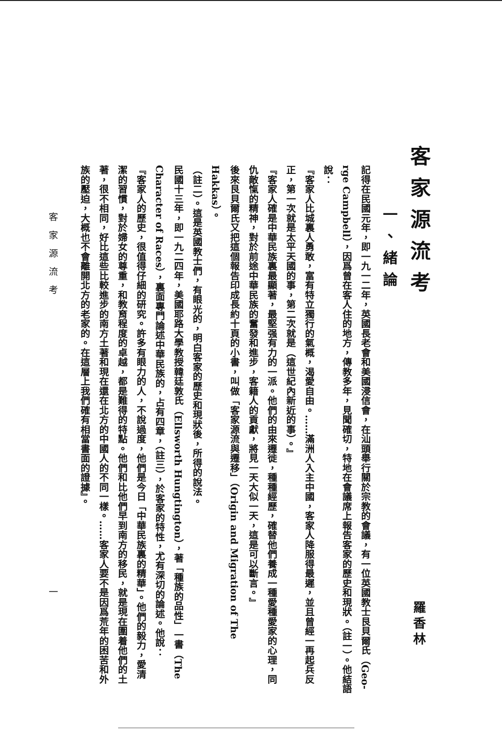客家源流考
羅香林
一、緒論
記得在民國元年，即一九一二年，英國長老會和美國浸信會，在汕頭舉行關於宗教的會議，有一位英國教士艮貝爾氏（Geo-
rge Campbell），因爲曾在客人住的地方，傳教多年，見聞確切，特地在會議席上報告客家的歷史和現狀。（註一）。他結語說：
『客家人比城裏人勇敢，富有特立獨行的氣概，渴愛自由。……滿洲人入主中國，客家人降服得最遲，並且曾經一再起兵反
正，第一次就是太平天國的事，第二次就是（這世紀內新近的事）。』
『客家人確是中華民族裏最顯著，最堅强有力的一派。他們的由來遷徙，種種經歷，確替他們養成一種愛種愛家的心理，同
仇敵愾的精神，對於前途中華民族的奮發和進步，客籍人的貢獻，將見一天大似一天，這是可以斷言。』
後來艮貝爾氏又把這個報告印成長約十頁的小書，叫做「客家源流與遷移」（Origin and Migration of The Hakkas）。
（註二）。這是英國教士們，有眼光的，明白客家的歷史和現狀後，所得的說法。
民國十三年，即一九二四年，美國耶路大學教授韓廷敦氏（Ellsworth Hungtington），著「種族的品性」一書（The
Character of Races），裏面專門論述中華民族的，占有四章，（註三），於客家的特性，尤有深切的論述。他說：
『客家人的歷史，很值得仔細的研究。許多有眼力的人，不說過度，他們是今日「中華民族裏的精華」。他們的毅力，愛清
潔的習慣，對於婦女的尊重，和教育程度的卓越，都是難得的特點。他們和比他們早到南方的移民，就是現在圍着他們的土
著，很不相同，好比這些比較進步的南方土著和現在還在北方的中國人的不同一樣。……客家人要不是因爲荒年的困苦和外
族的壓迫，大概也不會離開北方的老家的。在這層上我們確有相當書面的證據』。
客家源流考
一